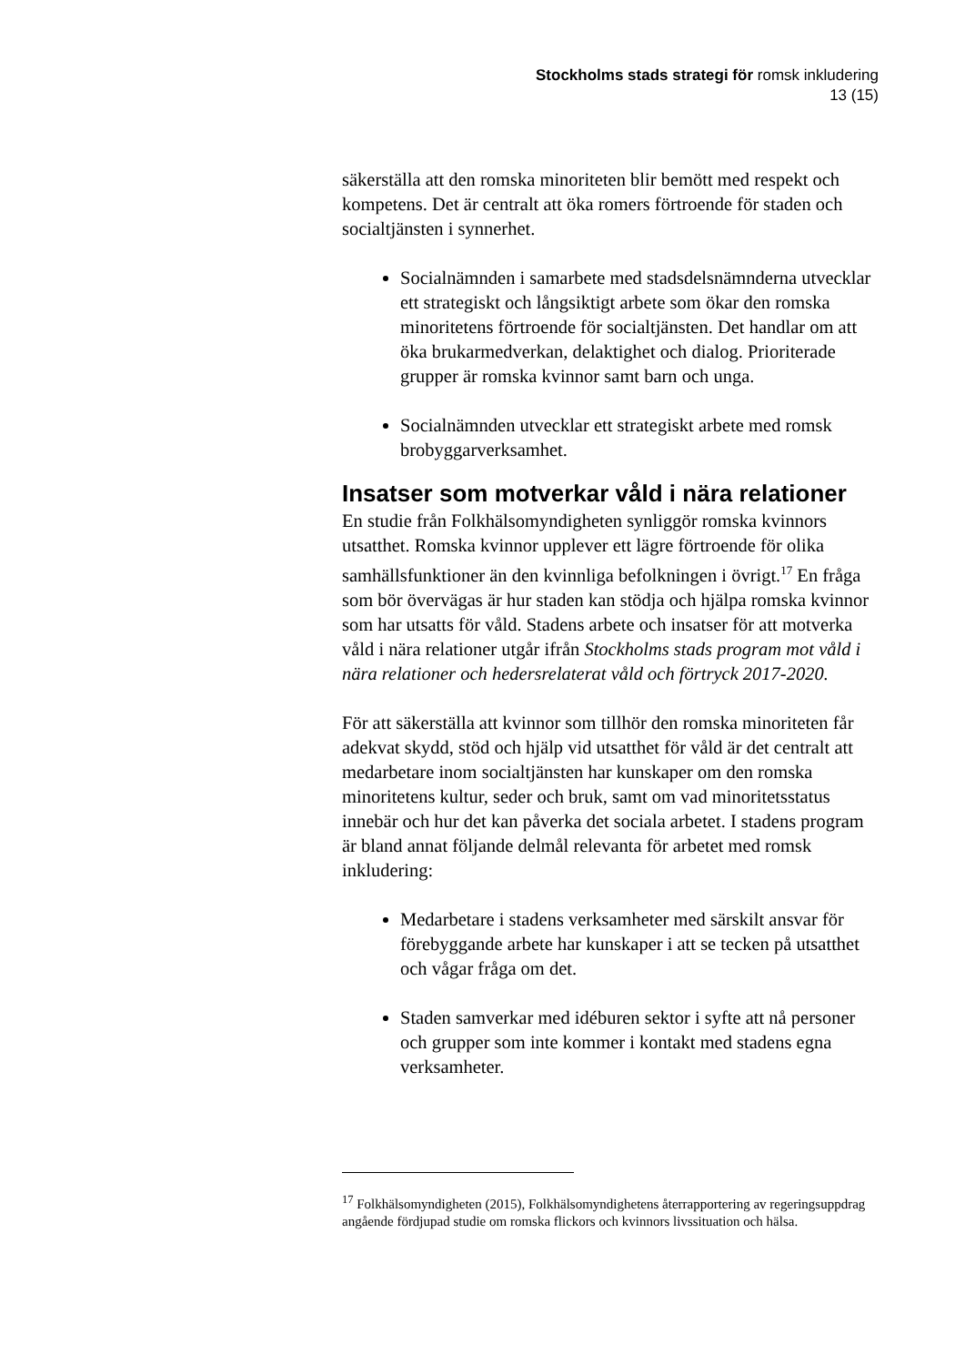Stockholms stads strategi för romsk inkludering
13 (15)
säkerställa att den romska minoriteten blir bemött med respekt och kompetens. Det är centralt att öka romers förtroende för staden och socialtjänsten i synnerhet.
Socialnämnden i samarbete med stadsdelsnämnderna utvecklar ett strategiskt och långsiktigt arbete som ökar den romska minoritetens förtroende för socialtjänsten. Det handlar om att öka brukarmedverkan, delaktighet och dialog. Prioriterade grupper är romska kvinnor samt barn och unga.
Socialnämnden utvecklar ett strategiskt arbete med romsk brobyggarverksamhet.
Insatser som motverkar våld i nära relationer
En studie från Folkhälsomyndigheten synliggör romska kvinnors utsatthet. Romska kvinnor upplever ett lägre förtroende för olika samhällsfunktioner än den kvinnliga befolkningen i övrigt.<sup>17</sup> En fråga som bör övervägas är hur staden kan stödja och hjälpa romska kvinnor som har utsatts för våld. Stadens arbete och insatser för att motverka våld i nära relationer utgår ifrån Stockholms stads program mot våld i nära relationer och hedersrelaterat våld och förtryck 2017-2020.
För att säkerställa att kvinnor som tillhör den romska minoriteten får adekvat skydd, stöd och hjälp vid utsatthet för våld är det centralt att medarbetare inom socialtjänsten har kunskaper om den romska minoritetens kultur, seder och bruk, samt om vad minoritetsstatus innebär och hur det kan påverka det sociala arbetet. I stadens program är bland annat följande delmål relevanta för arbetet med romsk inkludering:
Medarbetare i stadens verksamheter med särskilt ansvar för förebyggande arbete har kunskaper i att se tecken på utsatthet och vågar fråga om det.
Staden samverkar med idéburen sektor i syfte att nå personer och grupper som inte kommer i kontakt med stadens egna verksamheter.
<sup>17</sup> Folkhälsomyndigheten (2015), Folkhälsomyndighetens återrapportering av regeringsuppdrag angående fördjupad studie om romska flickors och kvinnors livssituation och hälsa.